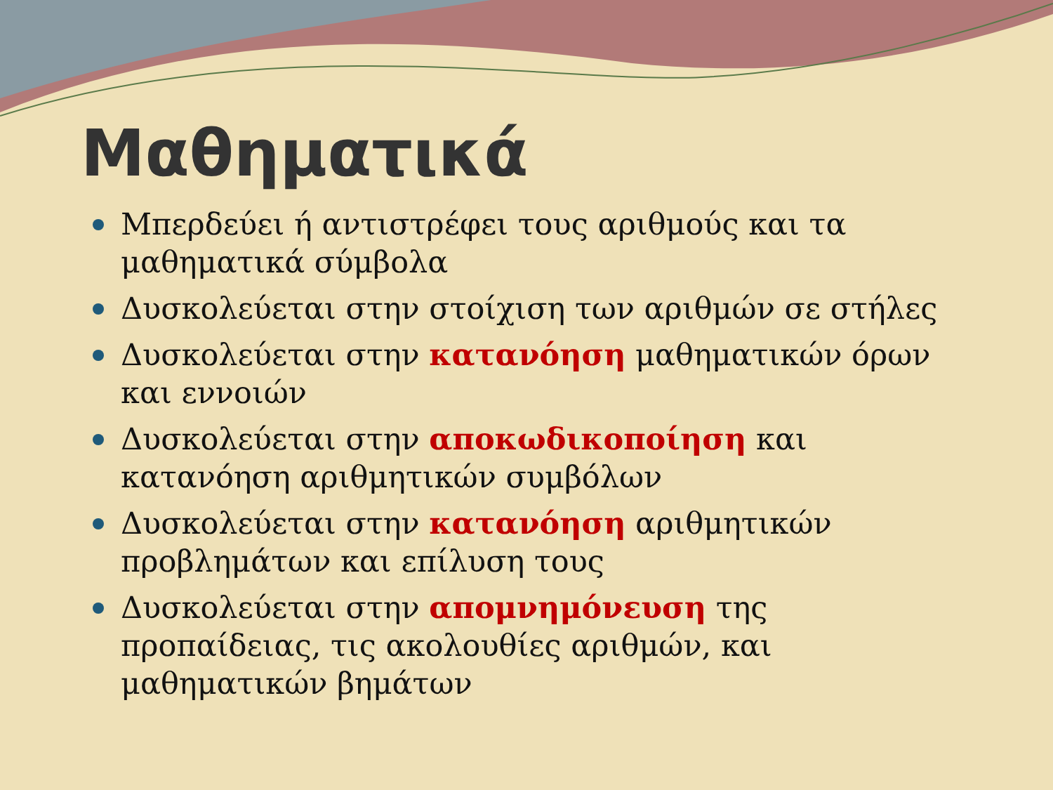Μαθηματικά
Μπερδεύει ή αντιστρέφει τους αριθμούς και τα μαθηματικά σύμβολα
Δυσκολεύεται στην στοίχιση των αριθμών σε στήλες
Δυσκολεύεται στην κατανόηση μαθηματικών όρων και εννοιών
Δυσκολεύεται στην αποκωδικοποίηση και κατανόηση αριθμητικών συμβόλων
Δυσκολεύεται στην κατανόηση αριθμητικών προβλημάτων και επίλυση τους
Δυσκολεύεται στην απομνημόνευση της προπαίδειας, τις ακολουθίες αριθμών, και μαθηματικών βημάτων